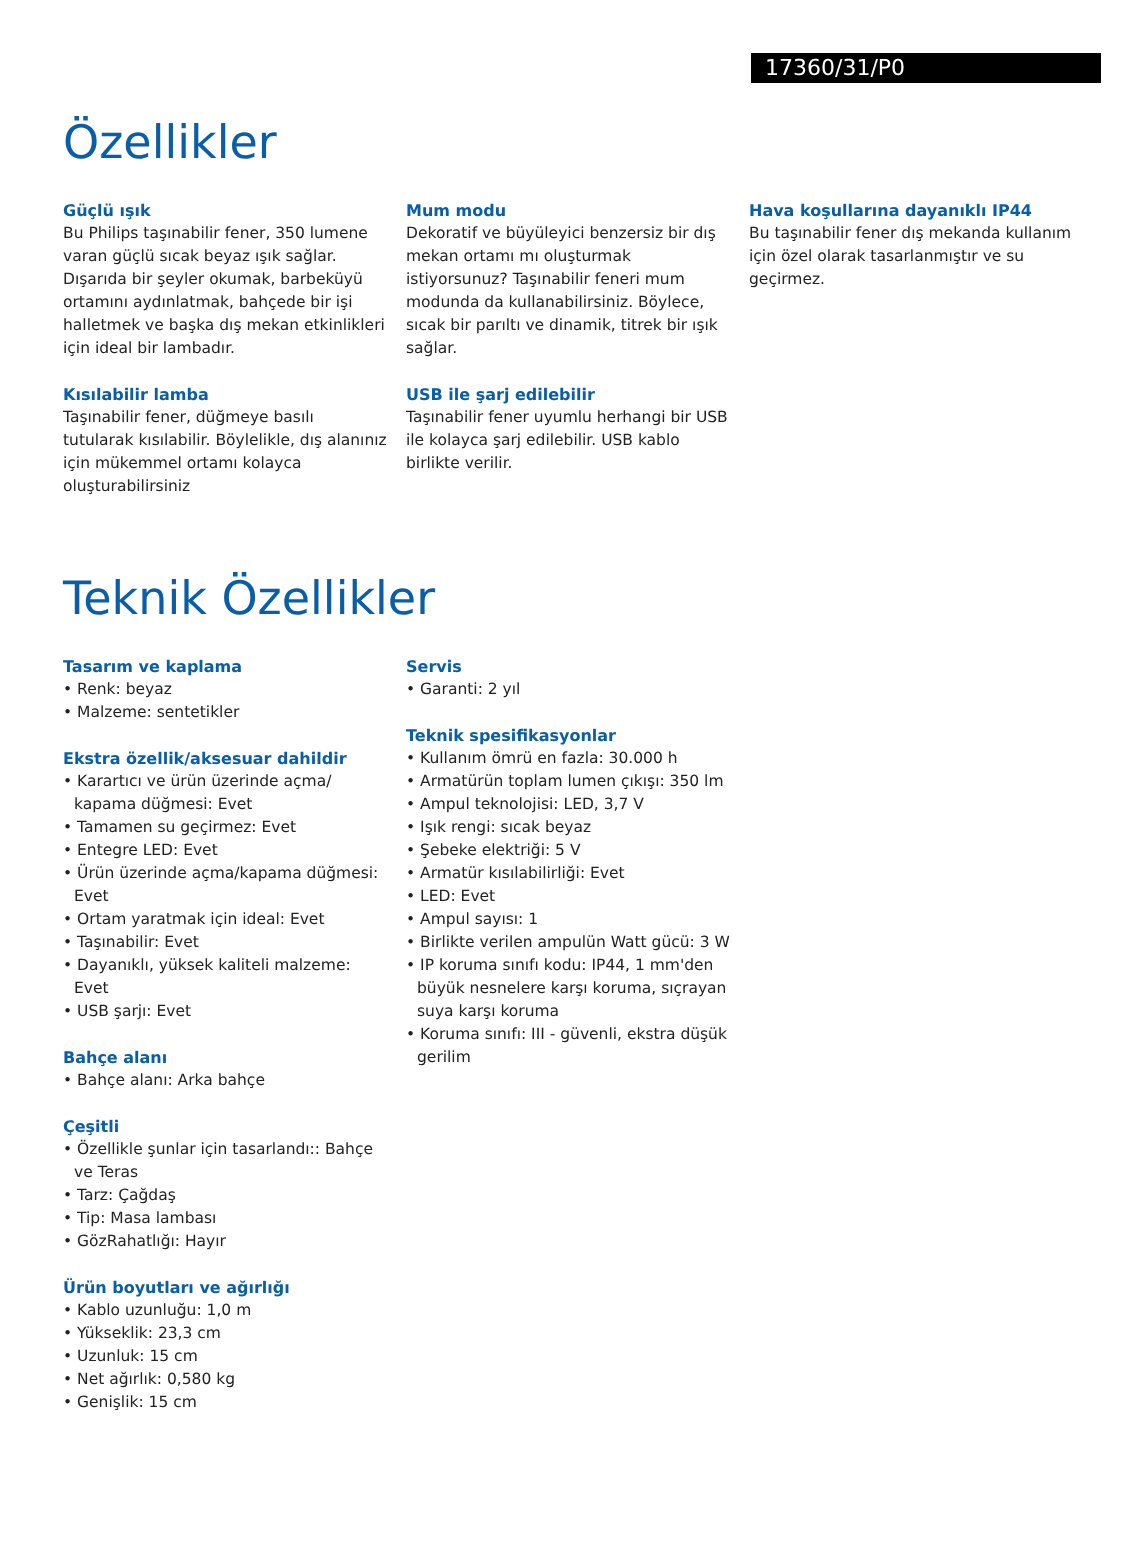17360/31/P0
Özellikler
Güçlü ışık
Bu Philips taşınabilir fener, 350 lumene varan güçlü sıcak beyaz ışık sağlar. Dışarıda bir şeyler okumak, barbeküyü ortamını aydınlatmak, bahçede bir işi halletmek ve başka dış mekan etkinlikleri için ideal bir lambadır.
Kısılabilir lamba
Taşınabilir fener, düğmeye basılı tutularak kısılabilir. Böylelikle, dış alanınız için mükemmel ortamı kolayca oluşturabilirsiniz
Mum modu
Dekoratif ve büyüleyici benzersiz bir dış mekan ortamı mı oluşturmak istiyorsunuz? Taşınabilir feneri mum modunda da kullanabilirsiniz. Böylece, sıcak bir parıltı ve dinamik, titrek bir ışık sağlar.
USB ile şarj edilebilir
Taşınabilir fener uyumlu herhangi bir USB ile kolayca şarj edilebilir. USB kablo birlikte verilir.
Hava koşullarına dayanıklı IP44
Bu taşınabilir fener dış mekanda kullanım için özel olarak tasarlanmıştır ve su geçirmez.
Teknik Özellikler
Tasarım ve kaplama
• Renk: beyaz
• Malzeme: sentetikler
Ekstra özellik/aksesuar dahildir
• Karartıcı ve ürün üzerinde açma/ kapama düğmesi: Evet
• Tamamen su geçirmez: Evet
• Entegre LED: Evet
• Ürün üzerinde açma/kapama düğmesi: Evet
• Ortam yaratmak için ideal: Evet
• Taşınabilir: Evet
• Dayanıklı, yüksek kaliteli malzeme: Evet
• USB şarjı: Evet
Bahçe alanı
• Bahçe alanı: Arka bahçe
Çeşitli
• Özellikle şunlar için tasarlandı:: Bahçe ve Teras
• Tarz: Çağdaş
• Tip: Masa lambası
• GözRahatlığı: Hayır
Ürün boyutları ve ağırlığı
• Kablo uzunluğu: 1,0 m
• Yükseklik: 23,3 cm
• Uzunluk: 15 cm
• Net ağırlık: 0,580 kg
• Genişlik: 15 cm
Servis
• Garanti: 2 yıl
Teknik spesifikasyonlar
• Kullanım ömrü en fazla: 30.000 h
• Armatürün toplam lumen çıkışı: 350 lm
• Ampul teknolojisi: LED, 3,7 V
• Işık rengi: sıcak beyaz
• Şebeke elektriği: 5 V
• Armatür kısılabilirliği: Evet
• LED: Evet
• Ampul sayısı: 1
• Birlikte verilen ampulün Watt gücü: 3 W
• IP koruma sınıfı kodu: IP44, 1 mm'den büyük nesnelere karşı koruma, sıçrayan suya karşı koruma
• Koruma sınıfı: III - güvenli, ekstra düşük gerilim